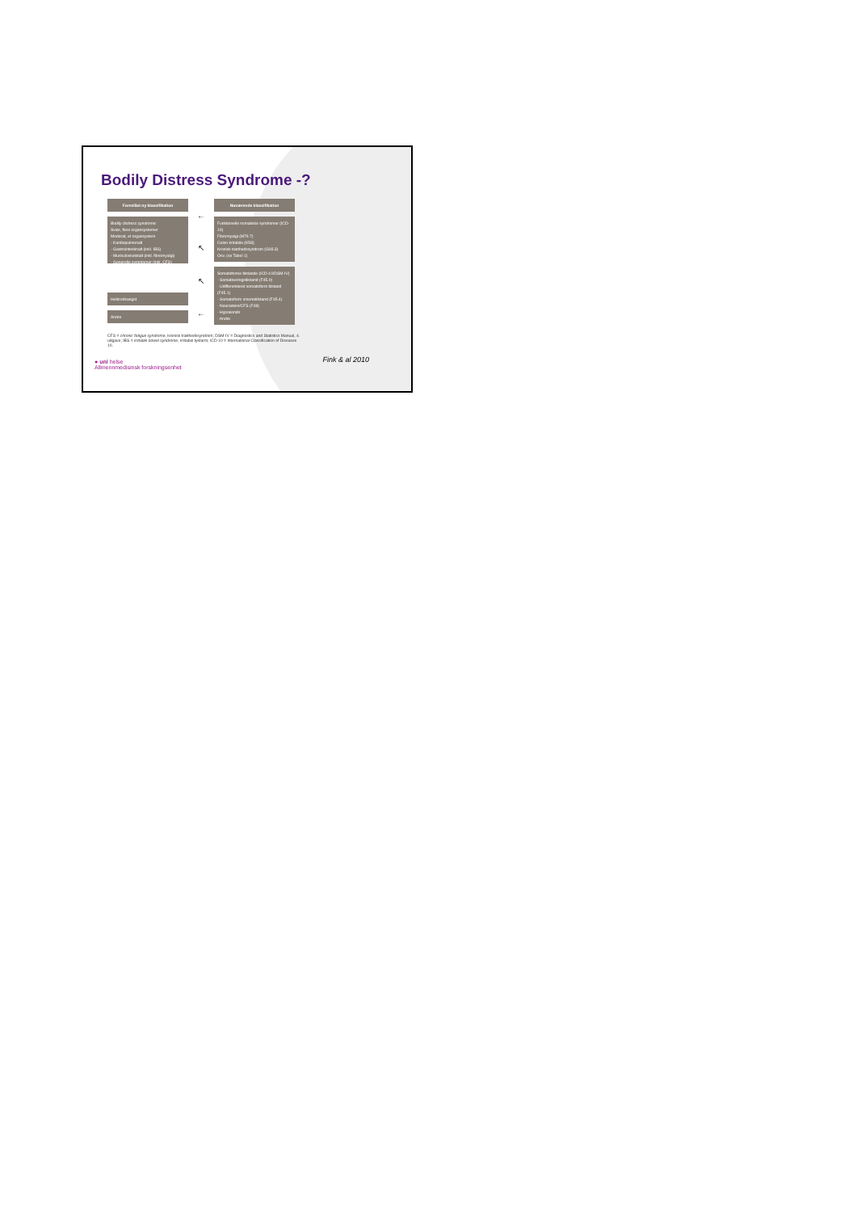Bodily Distress Syndrome -?
Foreslået ny klassifikation
Bodily distress syndrome:
Svær, flere organsystemer
Moderat, et organsystem
- Kardiopulmonalt
- Gastrointestinalt (inkl. IBS)
- Muskuloskeletalt (inkl. fibromyalgi)
- Generelle symptomer (inkl. CFS)
Helbredsangst
Andre
←
↖
↖
←
Nuværende klassifikation
Funktionelle somatiske syndromer (ICD-10)
Fibromyalgi (M79.7)
Colon irritabile (K58)
Kronisk træthedssyndrom (G93.3)
Osv. (se Tabel 1)
Somatoforme tilstande (ICD-10/DSM-IV)
- Somatiseringstilstand (F45.0)
- Udifferentieret somatoform tilstand (F45.1)
- Somatoform smertetilstand (F45.4)
- Neurasteni/CFS (F48)
- Hypokondri
- Andre
CFS = chronic fatigue syndrome, kronisk træthedssyndrom; DSM-IV = Diagnostics and Statistics Manual, 4. udgave; IBS = irritable bowel syndrome, irritabel tyktarm; ICD-10 = International Classification of Diseases 10.
Fink & al 2010
● uni helse
Allmennmedisinsk forskningsenhet